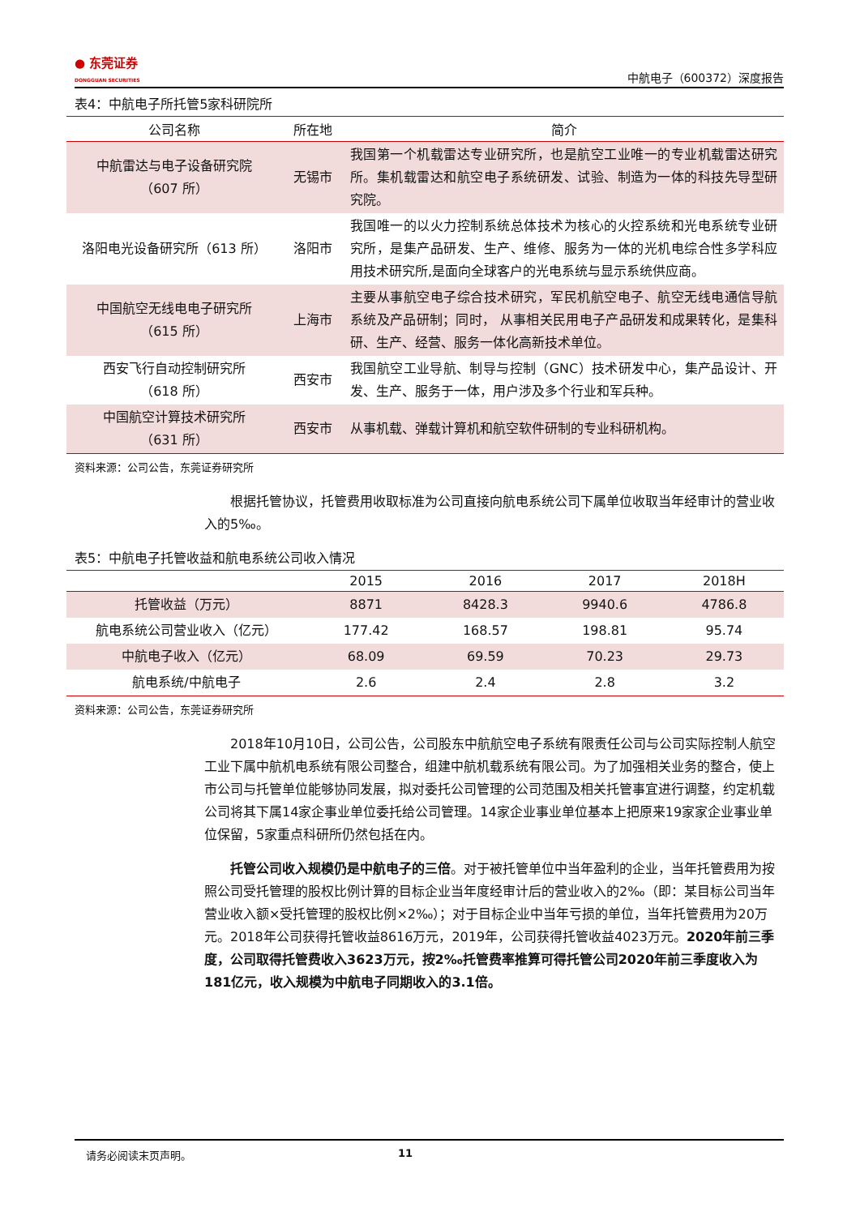● 东莞证券
DONGGUAN SECURITIES
中航电子（600372）深度报告
表4：中航电子所托管5家科研院所
| 公司名称 | 所在地 | 简介 |
| --- | --- | --- |
| 中航雷达与电子设备研究院 （607 所） | 无锡市 | 我国第一个机载雷达专业研究所，也是航空工业唯一的专业机载雷达研究所。集机载雷达和航空电子系统研发、试验、制造为一体的科技先导型研究院。 |
| 洛阳电光设备研究所（613 所） | 洛阳市 | 我国唯一的以火力控制系统总体技术为核心的火控系统和光电系统专业研究所，是集产品研发、生产、维修、服务为一体的光机电综合性多学科应用技术研究所,是面向全球客户的光电系统与显示系统供应商。 |
| 中国航空无线电电子研究所 （615 所） | 上海市 | 主要从事航空电子综合技术研究，军民机航空电子、航空无线电通信导航系统及产品研制；同时， 从事相关民用电子产品研发和成果转化，是集科研、生产、经营、服务一体化高新技术单位。 |
| 西安飞行自动控制研究所 （618 所） | 西安市 | 我国航空工业导航、制导与控制（GNC）技术研发中心，集产品设计、开发、生产、服务于一体，用户涉及多个行业和军兵种。 |
| 中国航空计算技术研究所 （631 所） | 西安市 | 从事机载、弹载计算机和航空软件研制的专业科研机构。 |
资料来源：公司公告，东莞证券研究所
根据托管协议，托管费用收取标准为公司直接向航电系统公司下属单位收取当年经审计的营业收入的5‰。
表5：中航电子托管收益和航电系统公司收入情况
| | 2015 | 2016 | 2017 | 2018H |
| --- | --- | --- | --- | --- |
| 托管收益（万元） | 8871 | 8428.3 | 9940.6 | 4786.8 |
| 航电系统公司营业收入（亿元） | 177.42 | 168.57 | 198.81 | 95.74 |
| 中航电子收入（亿元） | 68.09 | 69.59 | 70.23 | 29.73 |
| 航电系统/中航电子 | 2.6 | 2.4 | 2.8 | 3.2 |
资料来源：公司公告，东莞证券研究所
2018年10月10日，公司公告，公司股东中航航空电子系统有限责任公司与公司实际控制人航空工业下属中航机电系统有限公司整合，组建中航机载系统有限公司。为了加强相关业务的整合，使上市公司与托管单位能够协同发展，拟对委托公司管理的公司范围及相关托管事宜进行调整，约定机载公司将其下属14家企事业单位委托给公司管理。14家企业事业单位基本上把原来19家家企业事业单位保留，5家重点科研所仍然包括在内。
托管公司收入规模仍是中航电子的三倍。对于被托管单位中当年盈利的企业，当年托管费用为按照公司受托管理的股权比例计算的目标企业当年度经审计后的营业收入的2‰（即：某目标公司当年营业收入额×受托管理的股权比例×2‰）；对于目标企业中当年亏损的单位，当年托管费用为20万元。2018年公司获得托管收益8616万元，2019年，公司获得托管收益4023万元。2020年前三季度，公司取得托管费收入3623万元，按2‰托管费率推算可得托管公司2020年前三季度收入为181亿元，收入规模为中航电子同期收入的3.1倍。
请务必阅读末页声明。 11